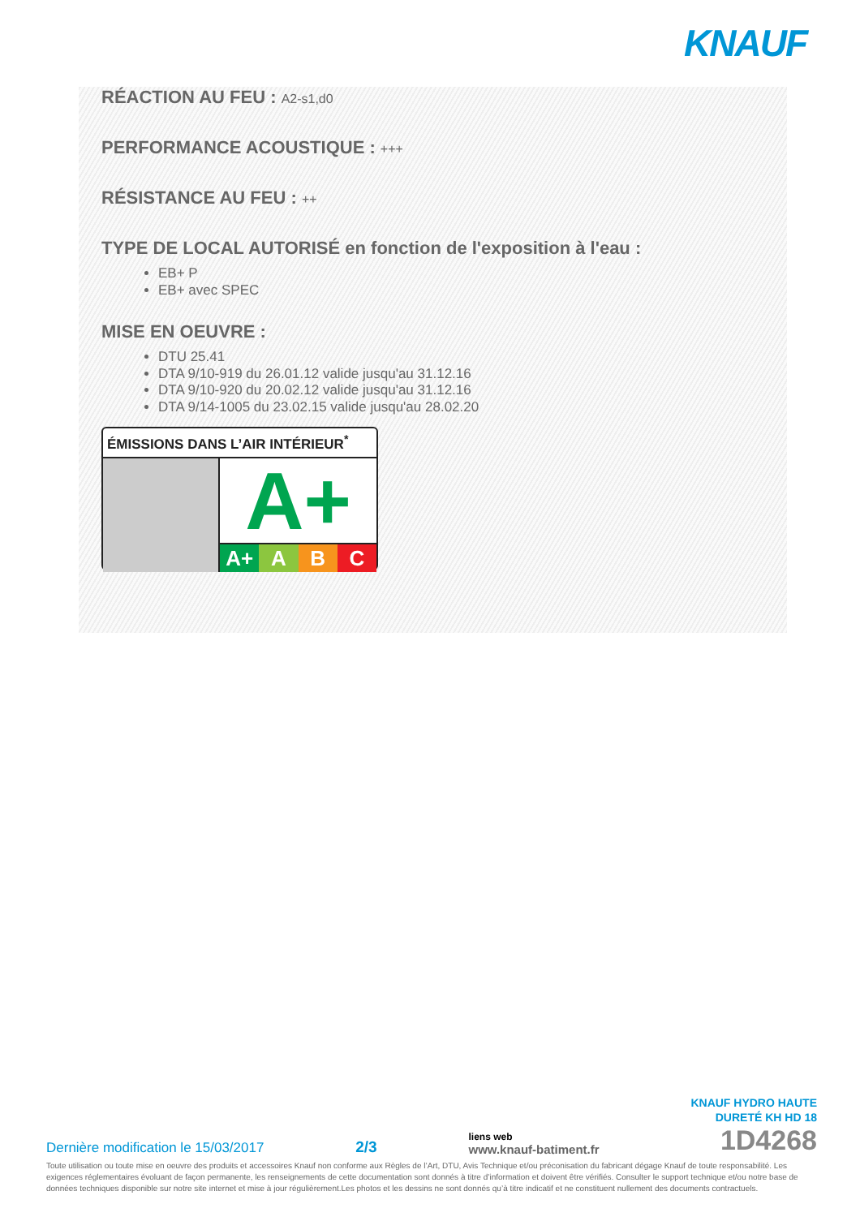KNAUF
RÉACTION AU FEU : A2-s1,d0
PERFORMANCE ACOUSTIQUE : +++
RÉSISTANCE AU FEU : ++
TYPE DE LOCAL AUTORISÉ en fonction de l'exposition à l'eau :
EB+ P
EB+ avec SPEC
MISE EN OEUVRE :
DTU 25.41
DTA 9/10-919 du 26.01.12 valide jusqu'au 31.12.16
DTA 9/10-920 du 20.02.12 valide jusqu'au 31.12.16
DTA 9/14-1005 du 23.02.15 valide jusqu'au 28.02.20
ÉMISSIONS DANS L’AIR INTÉRIEUR<sup>*</sup>
A+
A+ A B C
Dernière modification le 15/03/2017
2/3
liens web
www.knauf-batiment.fr
KNAUF HYDRO HAUTE
DURETÉ KH HD 18
1D4268
Toute utilisation ou toute mise en oeuvre des produits et accessoires Knauf non conforme aux Règles de l’Art, DTU, Avis Technique et/ou préconisation du fabricant dégage Knauf de toute responsabilité. Les exigences réglementaires évoluant de façon permanente, les renseignements de cette documentation sont donnés à titre d’information et doivent être vérifiés. Consulter le support technique et/ou notre base de données techniques disponible sur notre site internet et mise à jour régulièrement.Les photos et les dessins ne sont donnés qu’à titre indicatif et ne constituent nullement des documents contractuels.